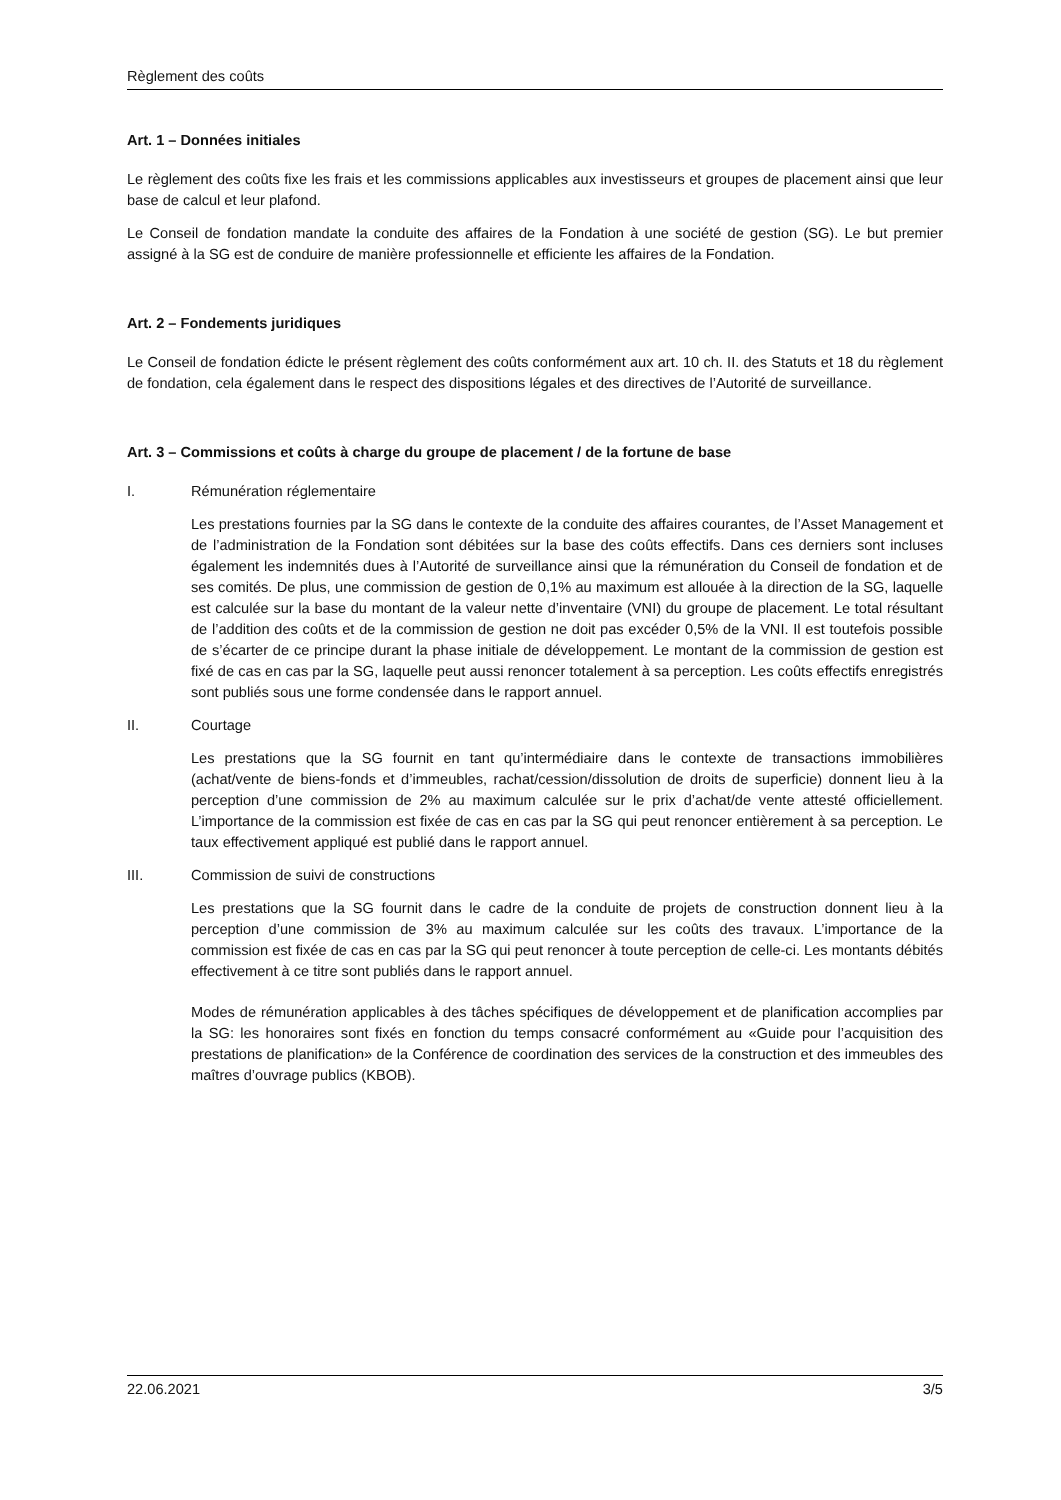Règlement des coûts
Art. 1 – Données initiales
Le règlement des coûts fixe les frais et les commissions applicables aux investisseurs et groupes de placement ainsi que leur base de calcul et leur plafond.
Le Conseil de fondation mandate la conduite des affaires de la Fondation à une société de gestion (SG). Le but premier assigné à la SG est de conduire de manière professionnelle et efficiente les affaires de la Fondation.
Art. 2 – Fondements juridiques
Le Conseil de fondation édicte le présent règlement des coûts conformément aux art. 10 ch. II. des Statuts et 18 du règlement de fondation, cela également dans le respect des dispositions légales et des directives de l’Autorité de surveillance.
Art. 3 – Commissions et coûts à charge du groupe de placement / de la fortune de base
I. Rémunération réglementaire
Les prestations fournies par la SG dans le contexte de la conduite des affaires courantes, de l’Asset Management et de l’administration de la Fondation sont débitées sur la base des coûts effectifs. Dans ces derniers sont incluses également les indemnités dues à l’Autorité de surveillance ainsi que la rémunération du Conseil de fondation et de ses comités. De plus, une commission de gestion de 0,1% au maximum est allouée à la direction de la SG, laquelle est calculée sur la base du montant de la valeur nette d’inventaire (VNI) du groupe de placement. Le total résultant de l’addition des coûts et de la commission de gestion ne doit pas excéder 0,5% de la VNI. Il est toutefois possible de s’écarter de ce principe durant la phase initiale de développement. Le montant de la commission de gestion est fixé de cas en cas par la SG, laquelle peut aussi renoncer totalement à sa perception. Les coûts effectifs enregistrés sont publiés sous une forme condensée dans le rapport annuel.
II. Courtage
Les prestations que la SG fournit en tant qu’intermédiaire dans le contexte de transactions immobilières (achat/vente de biens-fonds et d’immeubles, rachat/cession/dissolution de droits de superficie) donnent lieu à la perception d’une commission de 2% au maximum calculée sur le prix d’achat/de vente attesté officiellement. L’importance de la commission est fixée de cas en cas par la SG qui peut renoncer entièrement à sa perception. Le taux effectivement appliqué est publié dans le rapport annuel.
III. Commission de suivi de constructions
Les prestations que la SG fournit dans le cadre de la conduite de projets de construction donnent lieu à la perception d’une commission de 3% au maximum calculée sur les coûts des travaux. L’importance de la commission est fixée de cas en cas par la SG qui peut renoncer à toute perception de celle-ci. Les montants débités effectivement à ce titre sont publiés dans le rapport annuel.
Modes de rémunération applicables à des tâches spécifiques de développement et de planification accomplies par la SG: les honoraires sont fixés en fonction du temps consacré conformément au «Guide pour l’acquisition des prestations de planification» de la Conférence de coordination des services de la construction et des immeubles des maîtres d’ouvrage publics (KBOB).
22.06.2021 3/5